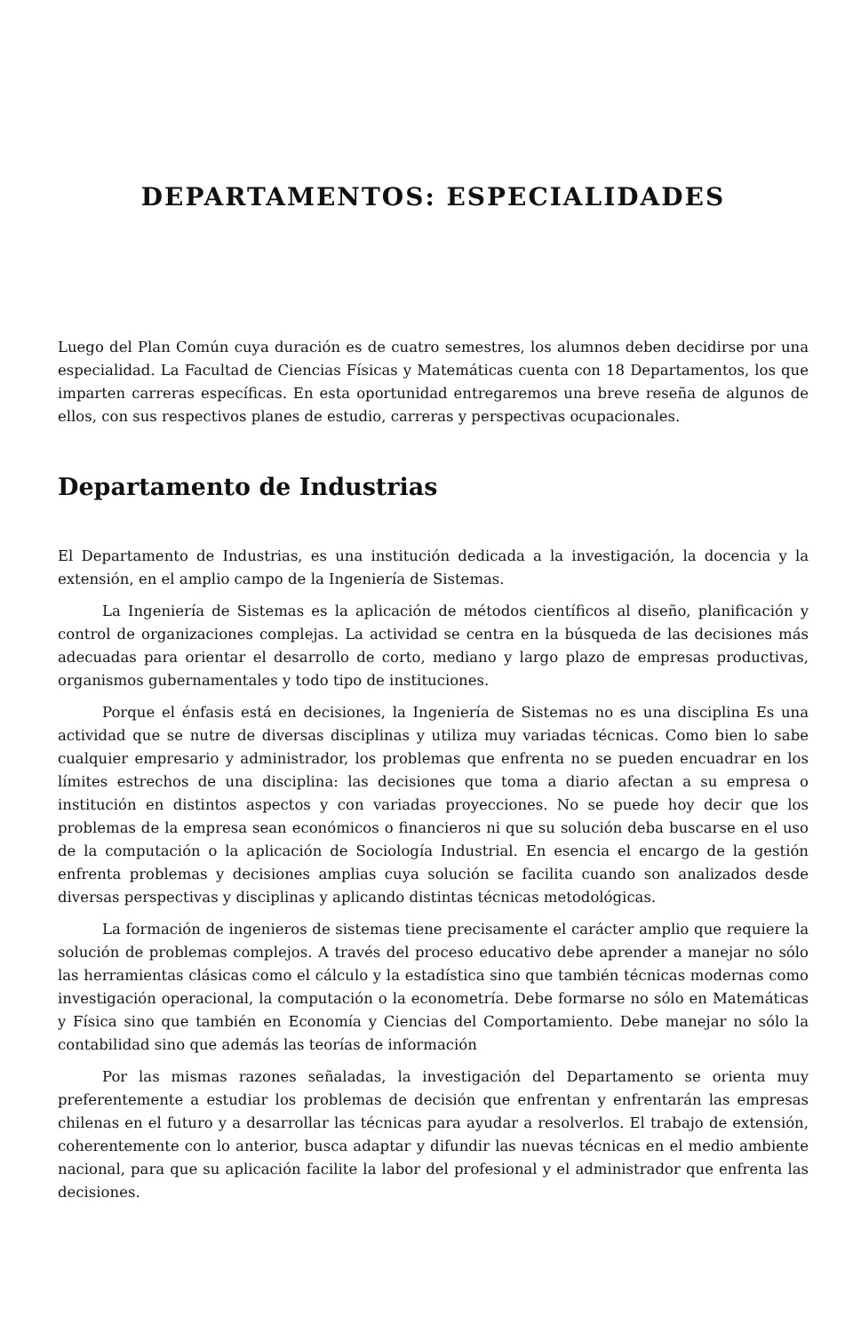DEPARTAMENTOS: ESPECIALIDADES
Luego del Plan Común cuya duración es de cuatro semestres, los alumnos deben decidirse por una especialidad. La Facultad de Ciencias Físicas y Matemáticas cuenta con 18 Departamentos, los que imparten carreras específicas. En esta oportunidad entregaremos una breve reseña de algunos de ellos, con sus respectivos planes de estudio, carreras y perspectivas ocupacionales.
Departamento de Industrias
El Departamento de Industrias, es una institución dedicada a la investigación, la docencia y la extensión, en el amplio campo de la Ingeniería de Sistemas.
La Ingeniería de Sistemas es la aplicación de métodos científicos al diseño, planificación y control de organizaciones complejas. La actividad se centra en la búsqueda de las decisiones más adecuadas para orientar el desarrollo de corto, mediano y largo plazo de empresas productivas, organismos gubernamentales y todo tipo de instituciones.
Porque el énfasis está en decisiones, la Ingeniería de Sistemas no es una disciplina Es una actividad que se nutre de diversas disciplinas y utiliza muy variadas técnicas. Como bien lo sabe cualquier empresario y administrador, los problemas que enfrenta no se pueden encuadrar en los límites estrechos de una disciplina: las decisiones que toma a diario afectan a su empresa o institución en distintos aspectos y con variadas proyecciones. No se puede hoy decir que los problemas de la empresa sean económicos o financieros ni que su solución deba buscarse en el uso de la computación o la aplicación de Sociología Industrial. En esencia el encargo de la gestión enfrenta problemas y decisiones amplias cuya solución se facilita cuando son analizados desde diversas perspectivas y disciplinas y aplicando distintas técnicas metodológicas.
La formación de ingenieros de sistemas tiene precisamente el carácter amplio que requiere la solución de problemas complejos. A través del proceso educativo debe aprender a manejar no sólo las herramientas clásicas como el cálculo y la estadística sino que también técnicas modernas como investigación operacional, la computación o la econometría. Debe formarse no sólo en Matemáticas y Física sino que también en Economía y Ciencias del Comportamiento. Debe manejar no sólo la contabilidad sino que además las teorías de información
Por las mismas razones señaladas, la investigación del Departamento se orienta muy preferentemente a estudiar los problemas de decisión que enfrentan y enfrentarán las empresas chilenas en el futuro y a desarrollar las técnicas para ayudar a resolverlos. El trabajo de extensión, coherentemente con lo anterior, busca adaptar y difundir las nuevas técnicas en el medio ambiente nacional, para que su aplicación facilite la labor del profesional y el administrador que enfrenta las decisiones.